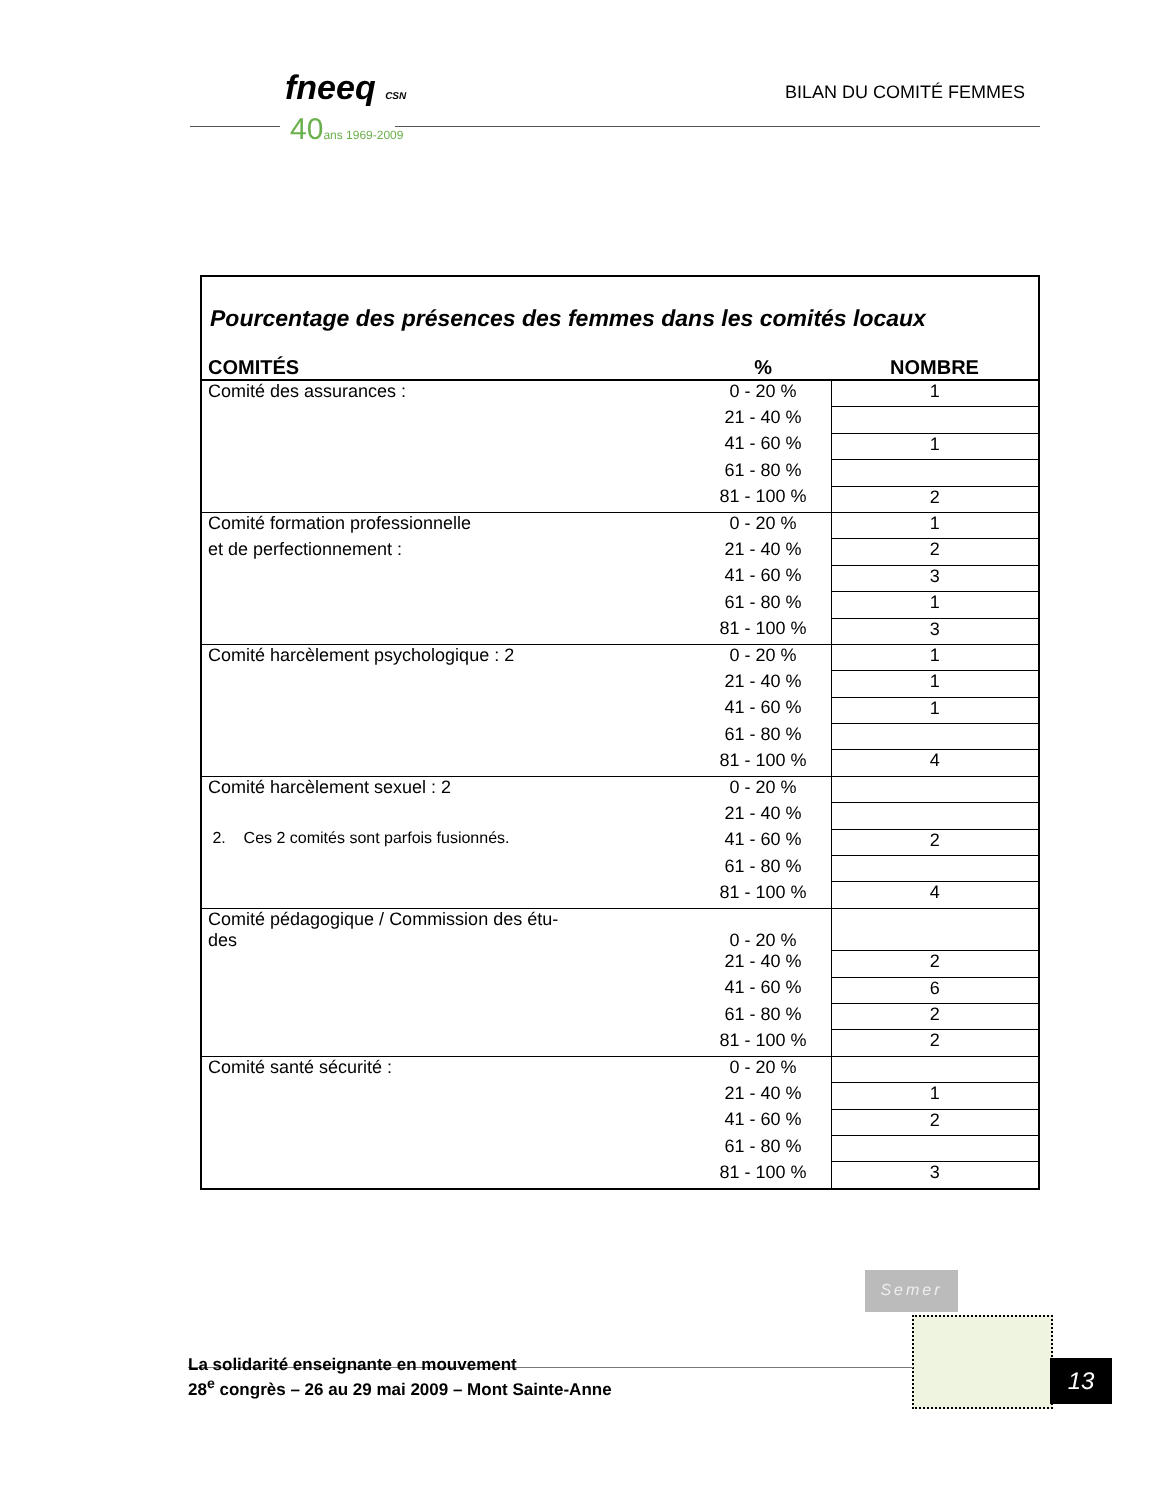fneeq CSN
40ans 1969-2009
BILAN DU COMITÉ FEMMES
Pourcentage des présences des femmes dans les comités locaux
| COMITÉS | % | NOMBRE |
| --- | --- | --- |
| Comité des assurances : | 0 - 20 % | 1 |
| | 21 - 40 % | |
| | 41 - 60 % | 1 |
| | 61 - 80 % | |
| | 81 - 100 % | 2 |
| Comité formation professionnelle | 0 - 20 % | 1 |
| et de perfectionnement : | 21 - 40 % | 2 |
| | 41 - 60 % | 3 |
| | 61 - 80 % | 1 |
| | 81 - 100 % | 3 |
| Comité harcèlement psychologique : 2 | 0 - 20 % | 1 |
| | 21 - 40 % | 1 |
| | 41 - 60 % | 1 |
| | 61 - 80 % | |
| | 81 - 100 % | 4 |
| Comité harcèlement sexuel : 2 | 0 - 20 % | |
| | 21 - 40 % | |
| 2. Ces 2 comités sont parfois fusionnés. | 41 - 60 % | 2 |
| | 61 - 80 % | |
| | 81 - 100 % | 4 |
| Comité pédagogique / Commission des étu- des | 0 - 20 % | |
| | 21 - 40 % | 2 |
| | 41 - 60 % | 6 |
| | 61 - 80 % | 2 |
| | 81 - 100 % | 2 |
| Comité santé sécurité : | 0 - 20 % | |
| | 21 - 40 % | 1 |
| | 41 - 60 % | 2 |
| | 61 - 80 % | |
| | 81 - 100 % | 3 |
Semer
La solidarité enseignante en mouvement
28<sup>e</sup> congrès – 26 au 29 mai 2009 – Mont Sainte-Anne
13